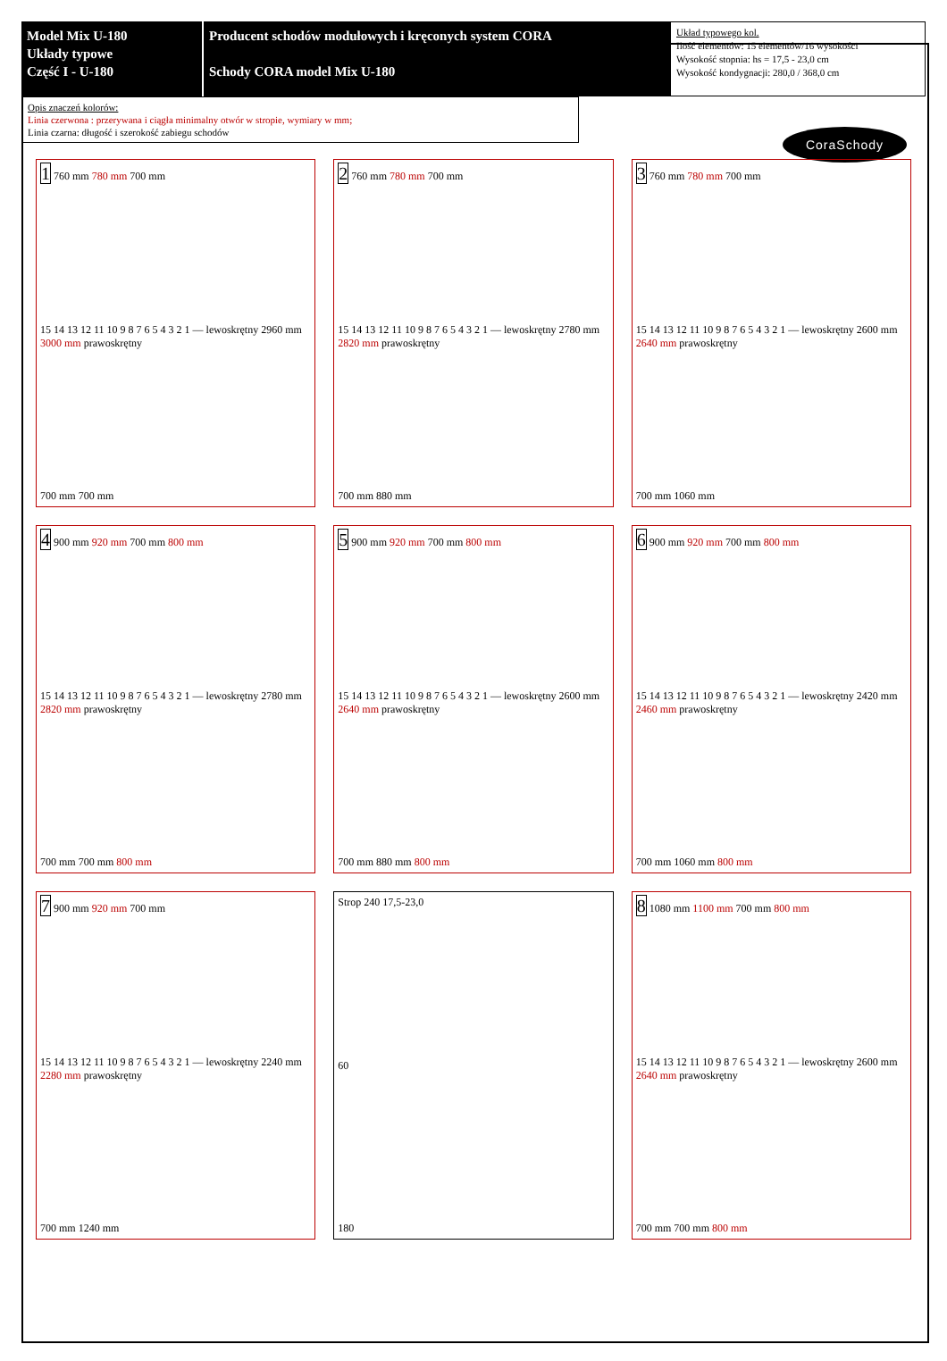Model Mix U-180
Układy typowe
Część I - U-180
Producent schodów modułowych i kręconych system CORA
Schody CORA model Mix U-180
Układ typowego kol.
Ilość elementów: 15 elementów/16 wysokości
Wysokość stopnia: hs = 17,5 - 23,0 cm
Wysokość kondygnacji: 280,0 / 368,0 cm
Opis znaczeń kolorów:
Linia czerwona : przerywana i ciągła minimalny otwór w stropie, wymiary w mm;
Linia czarna: długość i szerokość zabiegu schodów
CoraSchody
1 760 mm 780 mm 700 mm
15 14 13 12 11 10 9 8 7 6 5 4 3 2 1 — lewoskrętny 2960 mm 3000 mm prawoskrętny
700 mm 700 mm
2 760 mm 780 mm 700 mm
15 14 13 12 11 10 9 8 7 6 5 4 3 2 1 — lewoskrętny 2780 mm 2820 mm prawoskrętny
700 mm 880 mm
3 760 mm 780 mm 700 mm
15 14 13 12 11 10 9 8 7 6 5 4 3 2 1 — lewoskrętny 2600 mm 2640 mm prawoskrętny
700 mm 1060 mm
4 900 mm 920 mm 700 mm 800 mm
15 14 13 12 11 10 9 8 7 6 5 4 3 2 1 — lewoskrętny 2780 mm 2820 mm prawoskrętny
700 mm 700 mm 800 mm
5 900 mm 920 mm 700 mm 800 mm
15 14 13 12 11 10 9 8 7 6 5 4 3 2 1 — lewoskrętny 2600 mm 2640 mm prawoskrętny
700 mm 880 mm 800 mm
6 900 mm 920 mm 700 mm 800 mm
15 14 13 12 11 10 9 8 7 6 5 4 3 2 1 — lewoskrętny 2420 mm 2460 mm prawoskrętny
700 mm 1060 mm 800 mm
7 900 mm 920 mm 700 mm
15 14 13 12 11 10 9 8 7 6 5 4 3 2 1 — lewoskrętny 2240 mm 2280 mm prawoskrętny
700 mm 1240 mm
Strop 240 17,5-23,0
60
180
8 1080 mm 1100 mm 700 mm 800 mm
15 14 13 12 11 10 9 8 7 6 5 4 3 2 1 — lewoskrętny 2600 mm 2640 mm prawoskrętny
700 mm 700 mm 800 mm